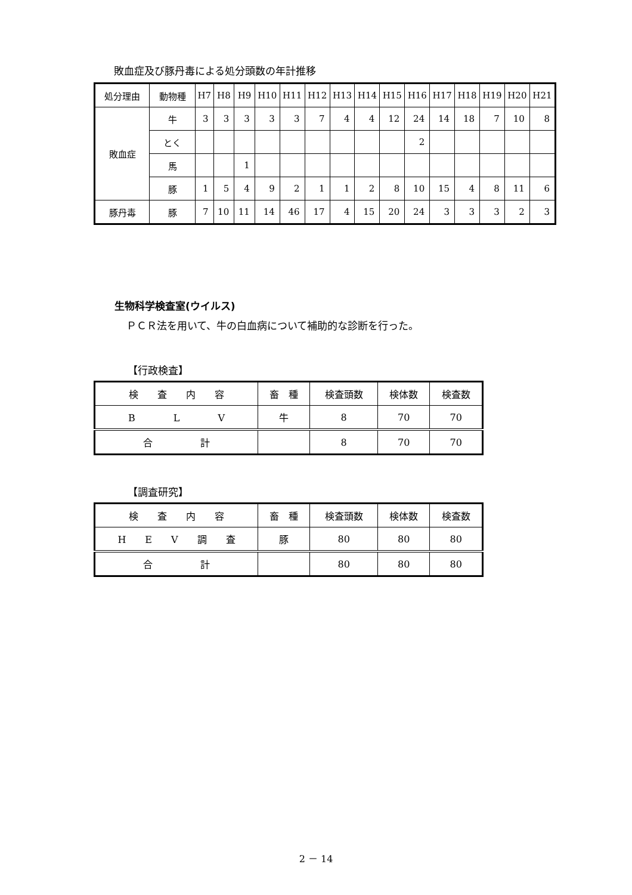敗血症及び豚丹毒による処分頭数の年計推移
| 処分理由 | 動物種 | H7 | H8 | H9 | H10 | H11 | H12 | H13 | H14 | H15 | H16 | H17 | H18 | H19 | H20 | H21 |
| --- | --- | --- | --- | --- | --- | --- | --- | --- | --- | --- | --- | --- | --- | --- | --- | --- |
| 敗血症 | 牛 | 3 | 3 | 3 | 3 | 3 | 7 | 4 | 4 | 12 | 24 | 14 | 18 | 7 | 10 | 8 |
| | とく | | | | | | | | | | 2 | | | | | |
| | 馬 | | | 1 | | | | | | | | | | | | |
| | 豚 | 1 | 5 | 4 | 9 | 2 | 1 | 1 | 2 | 8 | 10 | 15 | 4 | 8 | 11 | 6 |
| 豚丹毒 | 豚 | 7 | 10 | 11 | 14 | 46 | 17 | 4 | 15 | 20 | 24 | 3 | 3 | 3 | 2 | 3 |
生物科学検査室(ウイルス)
ＰＣＲ法を用いて、牛の白血病について補助的な診断を行った。
【行政検査】
| 検 査 内 容 | 畜 種 | 検査頭数 | 検体数 | 検査数 |
| --- | --- | --- | --- | --- |
| B L V | 牛 | 8 | 70 | 70 |
| 合 計 | | 8 | 70 | 70 |
【調査研究】
| 検 査 内 容 | 畜 種 | 検査頭数 | 検体数 | 検査数 |
| --- | --- | --- | --- | --- |
| H E V 調 査 | 豚 | 80 | 80 | 80 |
| 合 計 | | 80 | 80 | 80 |
2 － 14